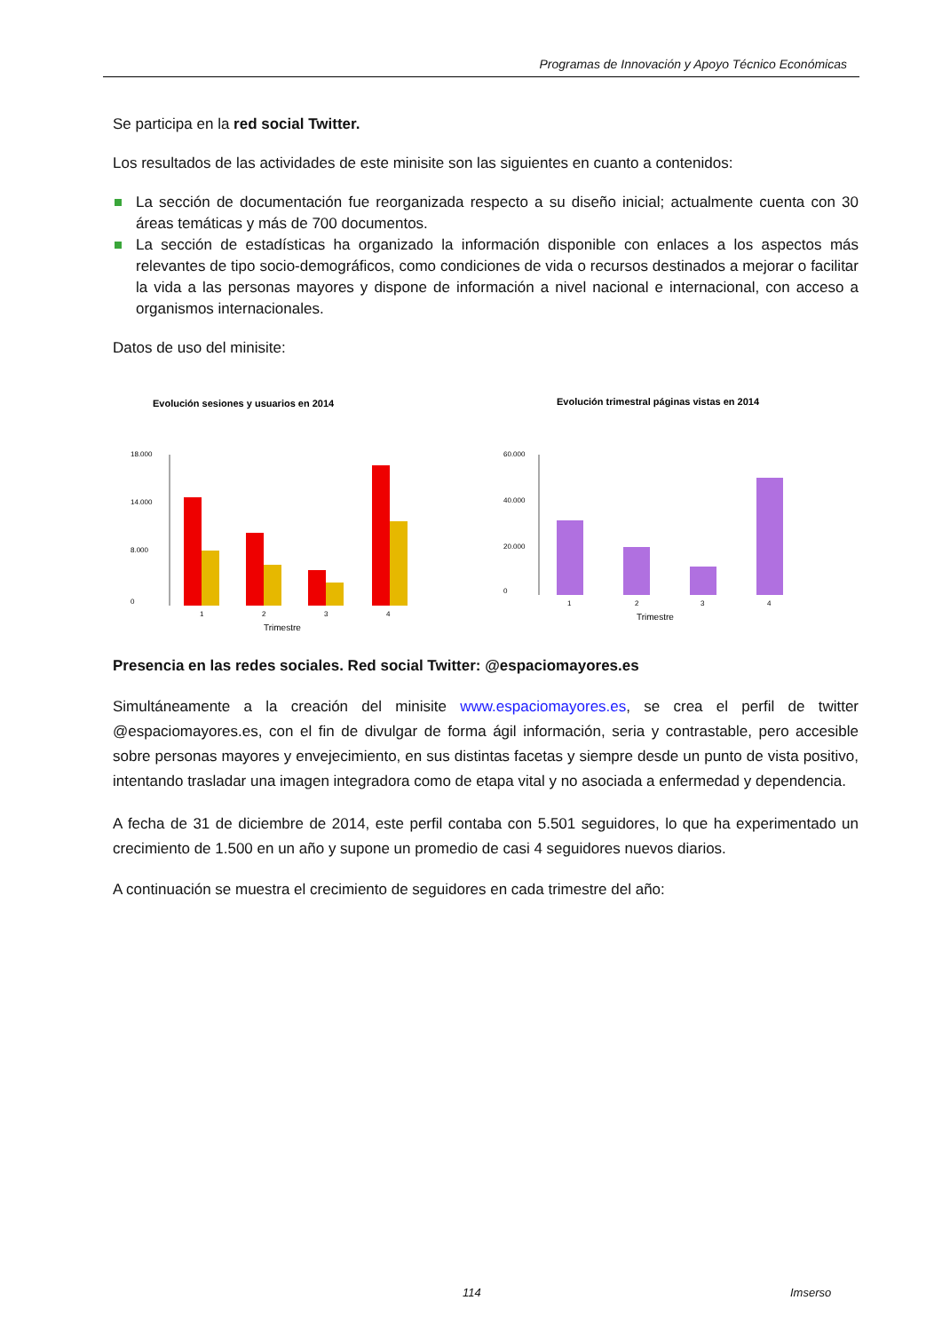Programas de Innovación y Apoyo Técnico Económicas
Se participa en la red social Twitter.
Los resultados de las actividades de este minisite son las siguientes en cuanto a contenidos:
La sección de documentación fue reorganizada respecto a su diseño inicial; actualmente cuenta con 30 áreas temáticas y más de 700 documentos.
La sección de estadísticas ha organizado la información disponible con enlaces a los aspectos más relevantes de tipo socio-demográficos, como condiciones de vida o recursos destinados a mejorar o facilitar la vida a las personas mayores y dispone de información a nivel nacional e internacional, con acceso a organismos internacionales.
Datos de uso del minisite:
Evolución sesiones y usuarios en 2014
18.000
14.000
8.000
0
1
2
3
4
Trimestre
Evolución trimestral páginas vistas en 2014
60.000
40.000
20.000
0
1
2
3
4
Trimestre
Presencia en las redes sociales. Red social Twitter: @espaciomayores.es
Simultáneamente a la creación del minisite www.espaciomayores.es, se crea el perfil de twitter @espaciomayores.es, con el fin de divulgar de forma ágil información, seria y contrastable, pero accesible sobre personas mayores y envejecimiento, en sus distintas facetas y siempre desde un punto de vista positivo, intentando trasladar una imagen integradora como de etapa vital y no asociada a enfermedad y dependencia.
A fecha de 31 de diciembre de 2014, este perfil contaba con 5.501 seguidores, lo que ha experimentado un crecimiento de 1.500 en un año y supone un promedio de casi 4 seguidores nuevos diarios.
A continuación se muestra el crecimiento de seguidores en cada trimestre del año:
114 Imserso